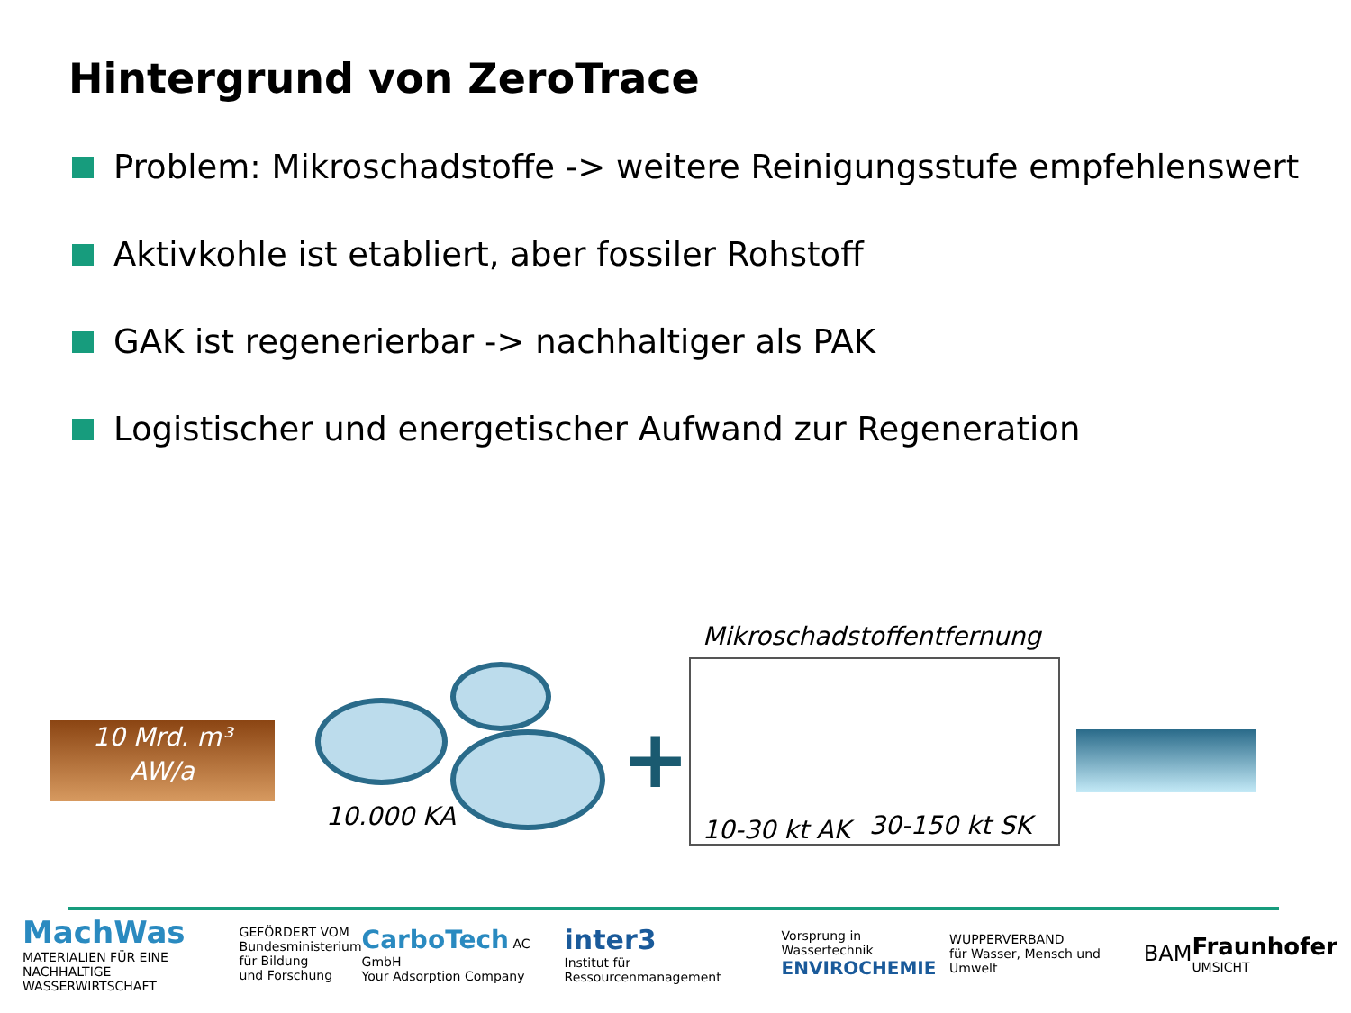Hintergrund von ZeroTrace
Problem: Mikroschadstoffe -> weitere Reinigungsstufe empfehlenswert
Aktivkohle ist etabliert, aber fossiler Rohstoff
GAK ist regenerierbar -> nachhaltiger als PAK
Logistischer und energetischer Aufwand zur Regeneration
10 Mrd. m³
AW/a
10.000 KA
+
Mikroschadstoffentfernung
10-30 kt AK 30-150 kt SK
MachWas
MATERIALIEN FÜR EINE
NACHHALTIGE WASSERWIRTSCHAFT
GEFÖRDERT VOM
Bundesministerium
für Bildung
und Forschung
CarboTech AC GmbH
Your Adsorption Company
inter3
Institut für Ressourcenmanagement
Vorsprung in Wassertechnik
ENVIROCHEMIE
WUPPERVERBAND
für Wasser, Mensch und Umwelt
BAM
Fraunhofer
UMSICHT